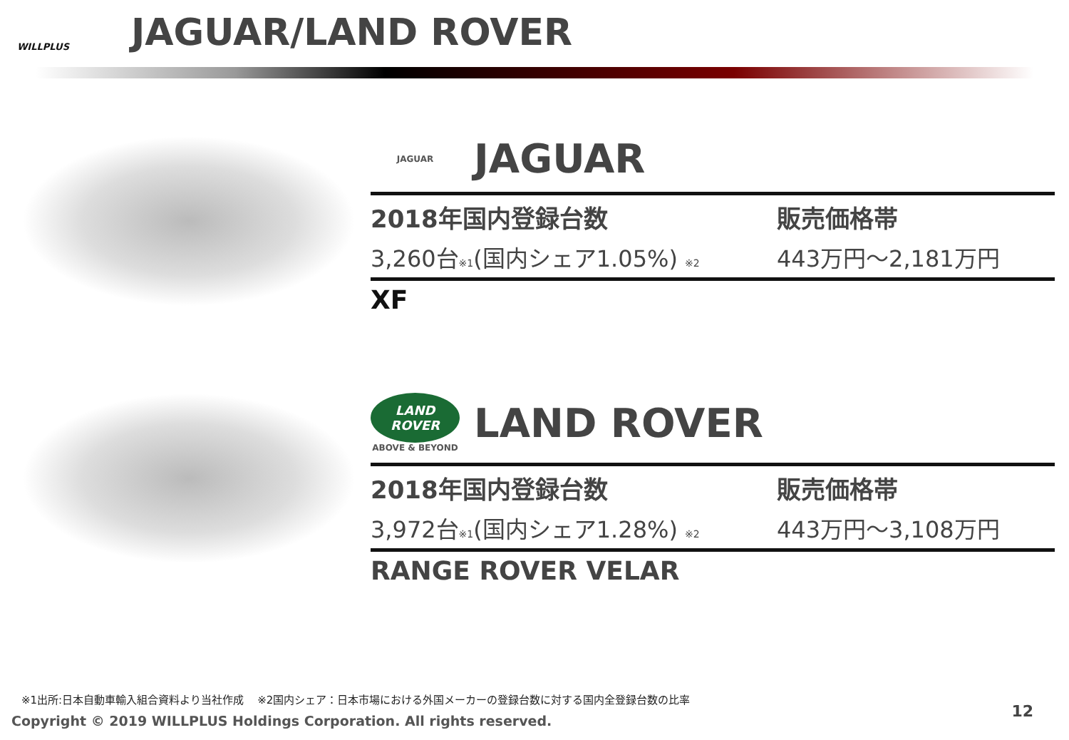WILLPLUS
JAGUAR/LAND ROVER
JAGUAR
JAGUAR
2018年国内登録台数
3,260台※1(国内シェア1.05%) ※2
販売価格帯
443万円～2,181万円
XF
LAND ROVER
ABOVE & BEYOND
LAND ROVER
2018年国内登録台数
3,972台※1(国内シェア1.28%) ※2
販売価格帯
443万円～3,108万円
RANGE ROVER VELAR
※1出所:日本自動車輸入組合資料より当社作成 ※2国内シェア：日本市場における外国メーカーの登録台数に対する国内全登録台数の比率
Copyright © 2019 WILLPLUS Holdings Corporation. All rights reserved.
12